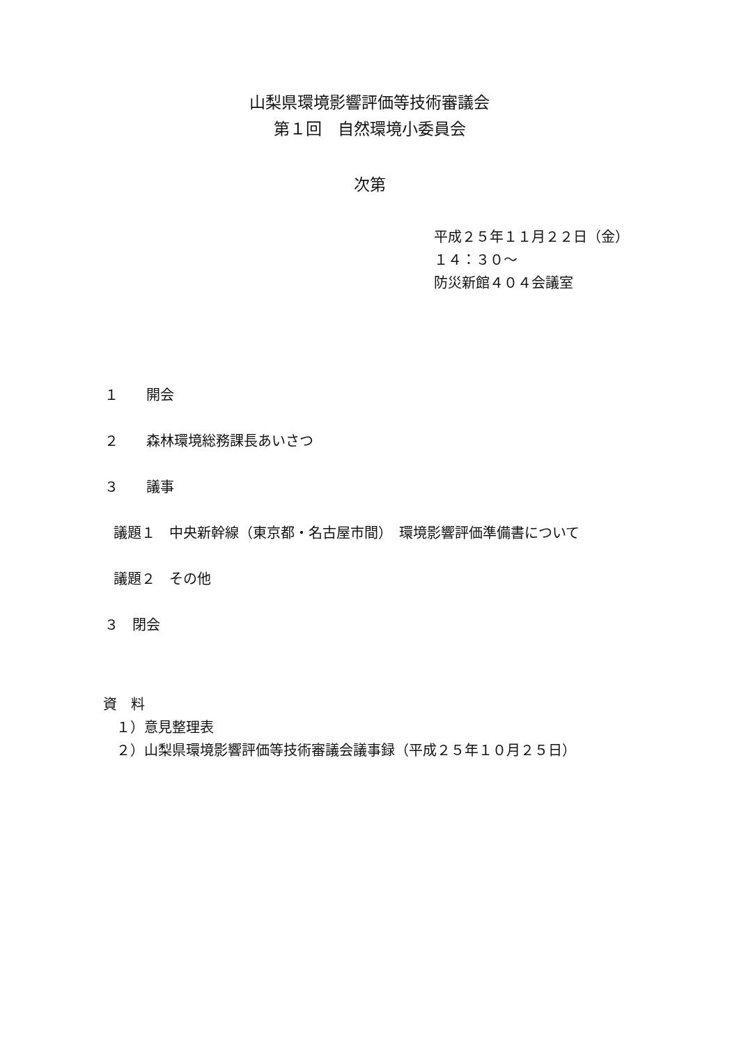山梨県環境影響評価等技術審議会
第１回　自然環境小委員会
次第
平成２５年１１月２２日（金）
１４：３０～
防災新館４０４会議室
１　　開会
２　　森林環境総務課長あいさつ
３　　議事
議題１　中央新幹線（東京都・名古屋市間）　環境影響評価準備書について
議題２　その他
３　閉会
資　料
１）意見整理表
２）山梨県環境影響評価等技術審議会議事録（平成２５年１０月２５日）